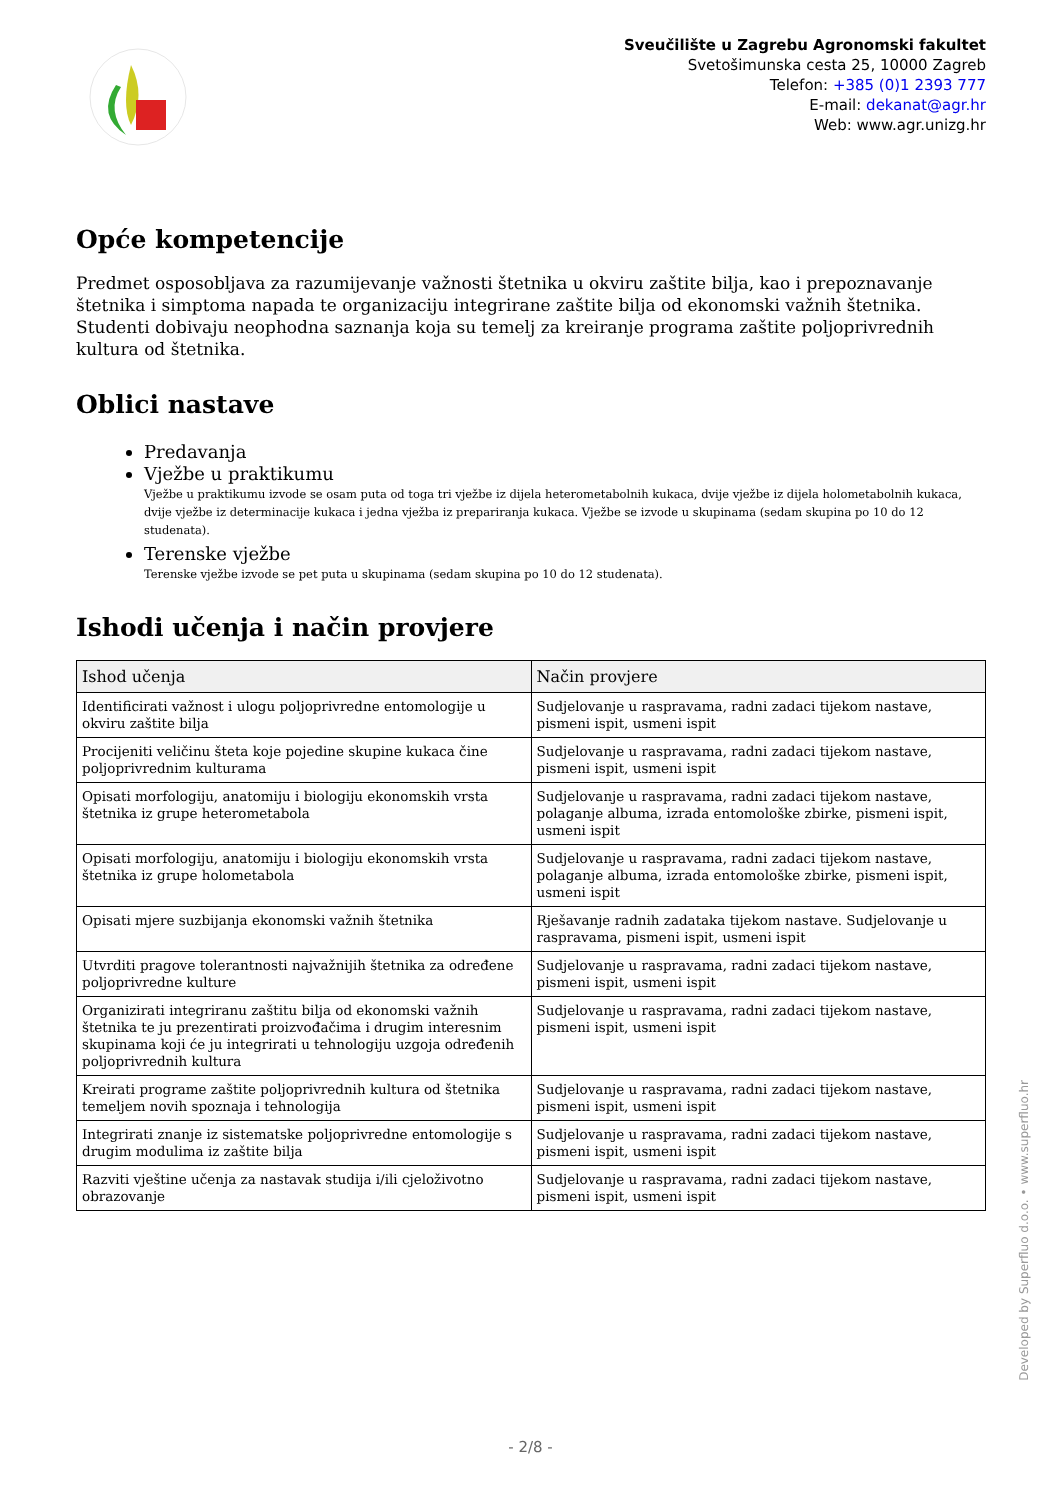Sveučilište u Zagrebu Agronomski fakultet
Svetošimunska cesta 25, 10000 Zagreb
Telefon: +385 (0)1 2393 777
E-mail: dekanat@agr.hr
Web: www.agr.unizg.hr
Opće kompetencije
Predmet osposobljava za razumijevanje važnosti štetnika u okviru zaštite bilja, kao i prepoznavanje štetnika i simptoma napada te organizaciju integrirane zaštite bilja od ekonomski važnih štetnika. Studenti dobivaju neophodna saznanja koja su temelj za kreiranje programa zaštite poljoprivrednih kultura od štetnika.
Oblici nastave
Predavanja
Vježbe u praktikumu
Vježbe u praktikumu izvode se osam puta od toga tri vježbe iz dijela heterometabolnih kukaca, dvije vježbe iz dijela holometabolnih kukaca, dvije vježbe iz determinacije kukaca i jedna vježba iz prepariranja kukaca. Vježbe se izvode u skupinama (sedam skupina po 10 do 12 studenata).
Terenske vježbe
Terenske vježbe izvode se pet puta u skupinama (sedam skupina po 10 do 12 studenata).
Ishodi učenja i način provjere
| Ishod učenja | Način provjere |
| --- | --- |
| Identificirati važnost i ulogu poljoprivredne entomologije u okviru zaštite bilja | Sudjelovanje u raspravama, radni zadaci tijekom nastave, pismeni ispit, usmeni ispit |
| Procijeniti veličinu šteta koje pojedine skupine kukaca čine poljoprivrednim kulturama | Sudjelovanje u raspravama, radni zadaci tijekom nastave, pismeni ispit, usmeni ispit |
| Opisati morfologiju, anatomiju i biologiju ekonomskih vrsta štetnika iz grupe heterometabola | Sudjelovanje u raspravama, radni zadaci tijekom nastave, polaganje albuma, izrada entomološke zbirke, pismeni ispit, usmeni ispit |
| Opisati morfologiju, anatomiju i biologiju ekonomskih vrsta štetnika iz grupe holometabola | Sudjelovanje u raspravama, radni zadaci tijekom nastave, polaganje albuma, izrada entomološke zbirke, pismeni ispit, usmeni ispit |
| Opisati mjere suzbijanja ekonomski važnih štetnika | Rješavanje radnih zadataka tijekom nastave. Sudjelovanje u raspravama, pismeni ispit, usmeni ispit |
| Utvrditi pragove tolerantnosti najvažnijih štetnika za određene poljoprivredne kulture | Sudjelovanje u raspravama, radni zadaci tijekom nastave, pismeni ispit, usmeni ispit |
| Organizirati integriranu zaštitu bilja od ekonomski važnih štetnika te ju prezentirati proizvođačima i drugim interesnim skupinama koji će ju integrirati u tehnologiju uzgoja određenih poljoprivrednih kultura | Sudjelovanje u raspravama, radni zadaci tijekom nastave, pismeni ispit, usmeni ispit |
| Kreirati programe zaštite poljoprivrednih kultura od štetnika temeljem novih spoznaja i tehnologija | Sudjelovanje u raspravama, radni zadaci tijekom nastave, pismeni ispit, usmeni ispit |
| Integrirati znanje iz sistematske poljoprivredne entomologije s drugim modulima iz zaštite bilja | Sudjelovanje u raspravama, radni zadaci tijekom nastave, pismeni ispit, usmeni ispit |
| Razviti vještine učenja za nastavak studija i/ili cjeloživotno obrazovanje | Sudjelovanje u raspravama, radni zadaci tijekom nastave, pismeni ispit, usmeni ispit |
Developed by Superfluo d.o.o. • www.superfluo.hr
- 2/8 -